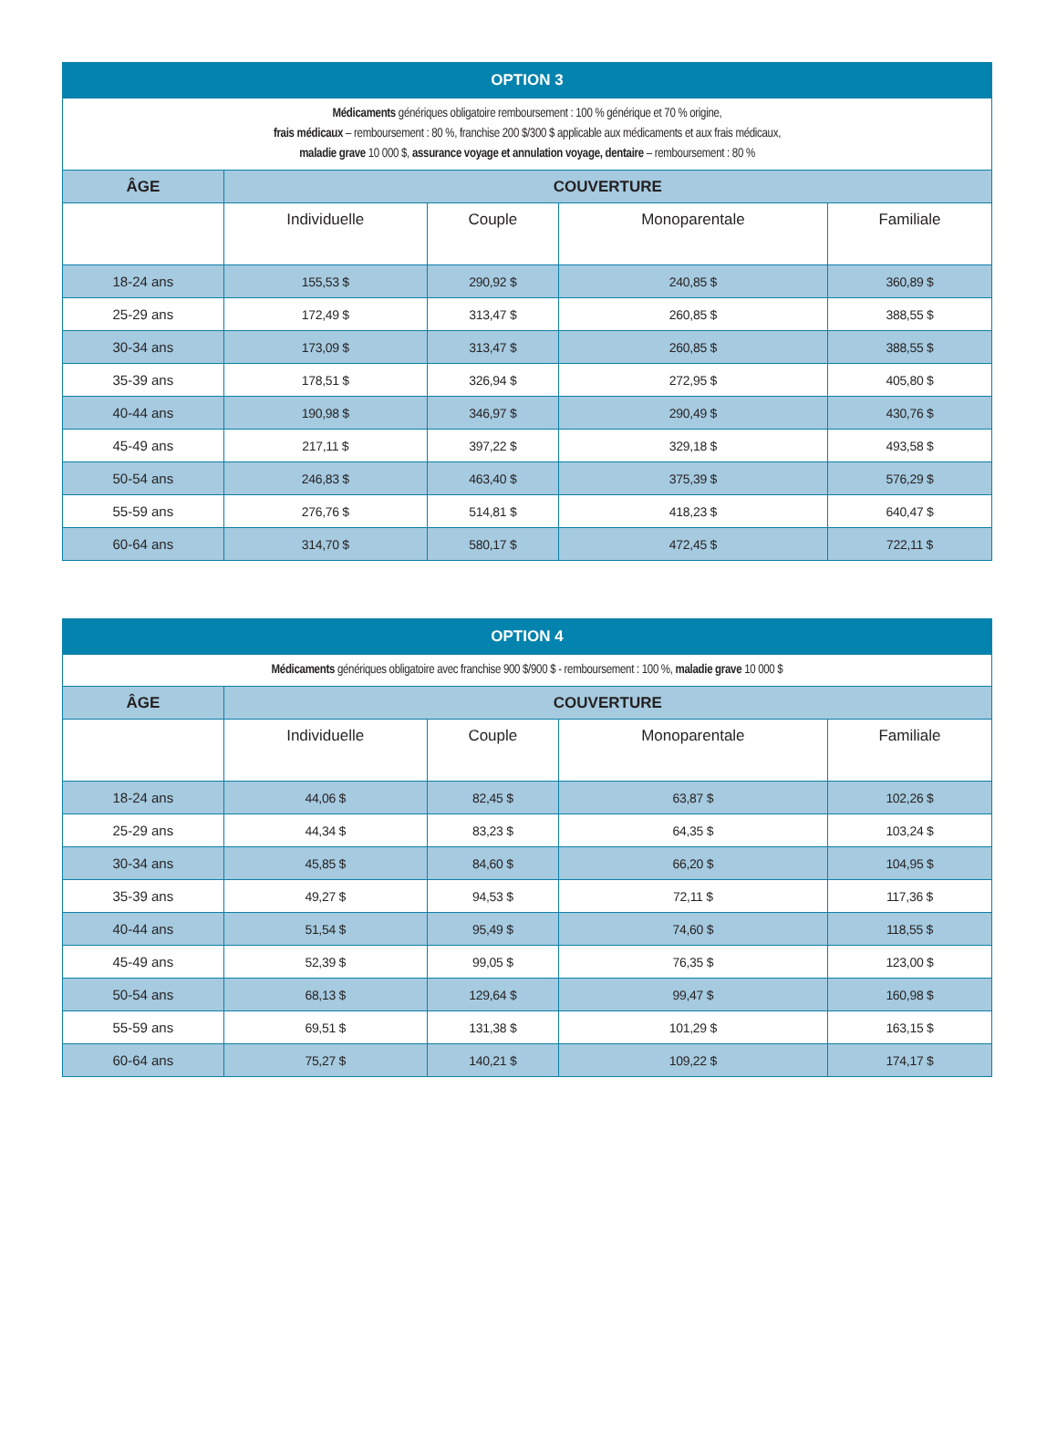| OPTION 3 | | | | |
| --- | --- | --- | --- | --- |
| Médicaments génériques obligatoire remboursement : 100 % générique et 70 % origine, frais médicaux – remboursement : 80 %, franchise 200 $/300 $ applicable aux médicaments et aux frais médicaux, maladie grave 10 000 $, assurance voyage et annulation voyage, dentaire – remboursement : 80 % | | | | |
| ÂGE | COUVERTURE | | | |
| | Individuelle | Couple | Monoparentale | Familiale |
| 18-24 ans | 155,53 $ | 290,92 $ | 240,85 $ | 360,89 $ |
| 25-29 ans | 172,49 $ | 313,47 $ | 260,85 $ | 388,55 $ |
| 30-34 ans | 173,09 $ | 313,47 $ | 260,85 $ | 388,55 $ |
| 35-39 ans | 178,51 $ | 326,94 $ | 272,95 $ | 405,80 $ |
| 40-44 ans | 190,98 $ | 346,97 $ | 290,49 $ | 430,76 $ |
| 45-49 ans | 217,11 $ | 397,22 $ | 329,18 $ | 493,58 $ |
| 50-54 ans | 246,83 $ | 463,40 $ | 375,39 $ | 576,29 $ |
| 55-59 ans | 276,76 $ | 514,81 $ | 418,23 $ | 640,47 $ |
| 60-64 ans | 314,70 $ | 580,17 $ | 472,45 $ | 722,11 $ |
| OPTION 4 | | | | |
| --- | --- | --- | --- | --- |
| Médicaments génériques obligatoire avec franchise 900 $/900 $ - remboursement : 100 %, maladie grave 10 000 $ | | | | |
| ÂGE | COUVERTURE | | | |
| | Individuelle | Couple | Monoparentale | Familiale |
| 18-24 ans | 44,06 $ | 82,45 $ | 63,87 $ | 102,26 $ |
| 25-29 ans | 44,34 $ | 83,23 $ | 64,35 $ | 103,24 $ |
| 30-34 ans | 45,85 $ | 84,60 $ | 66,20 $ | 104,95 $ |
| 35-39 ans | 49,27 $ | 94,53 $ | 72,11 $ | 117,36 $ |
| 40-44 ans | 51,54 $ | 95,49 $ | 74,60 $ | 118,55 $ |
| 45-49 ans | 52,39 $ | 99,05 $ | 76,35 $ | 123,00 $ |
| 50-54 ans | 68,13 $ | 129,64 $ | 99,47 $ | 160,98 $ |
| 55-59 ans | 69,51 $ | 131,38 $ | 101,29 $ | 163,15 $ |
| 60-64 ans | 75,27 $ | 140,21 $ | 109,22 $ | 174,17 $ |